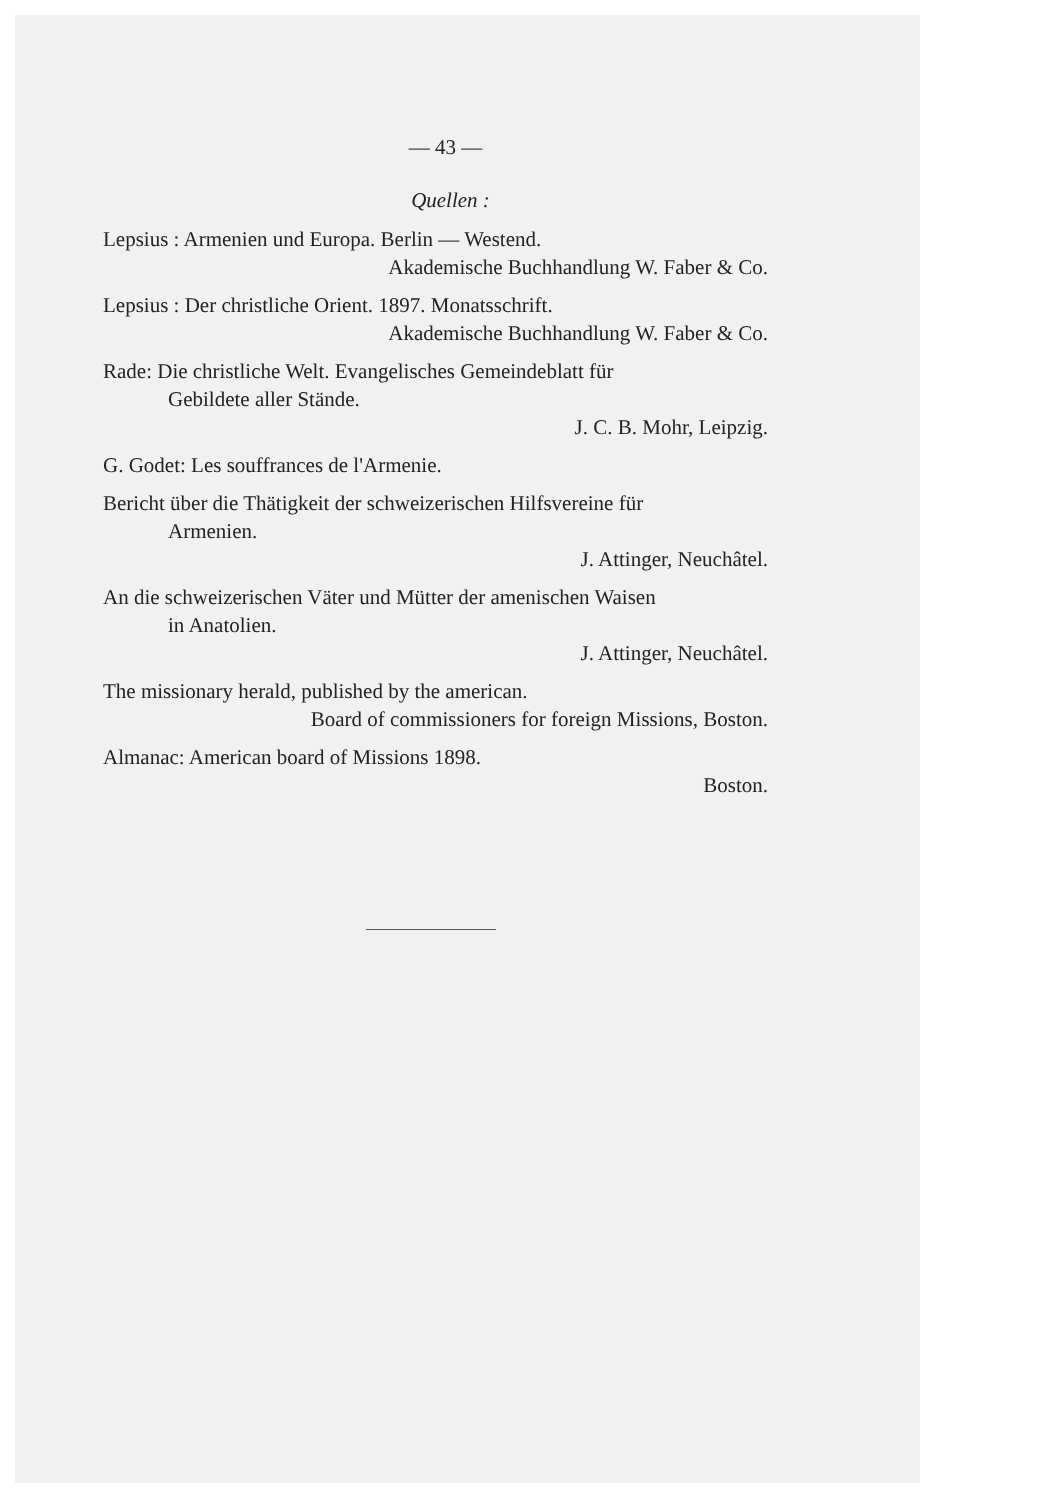— 43 —
Quellen :
Lepsius : Armenien und Europa. Berlin — Westend.
Akademische Buchhandlung W. Faber & Co.
Lepsius : Der christliche Orient. 1897. Monatsschrift.
Akademische Buchhandlung W. Faber & Co.
Rade: Die christliche Welt. Evangelisches Gemeindeblatt für
Gebildete aller Stände.
J. C. B. Mohr, Leipzig.
G. Godet: Les souffrances de l'Armenie.
Bericht über die Thätigkeit der schweizerischen Hilfsvereine für
Armenien.
J. Attinger, Neuchâtel.
An die schweizerischen Väter und Mütter der amenischen Waisen
in Anatolien.
J. Attinger, Neuchâtel.
The missionary herald, published by the american.
Board of commissioners for foreign Missions, Boston.
Almanac: American board of Missions 1898.
Boston.